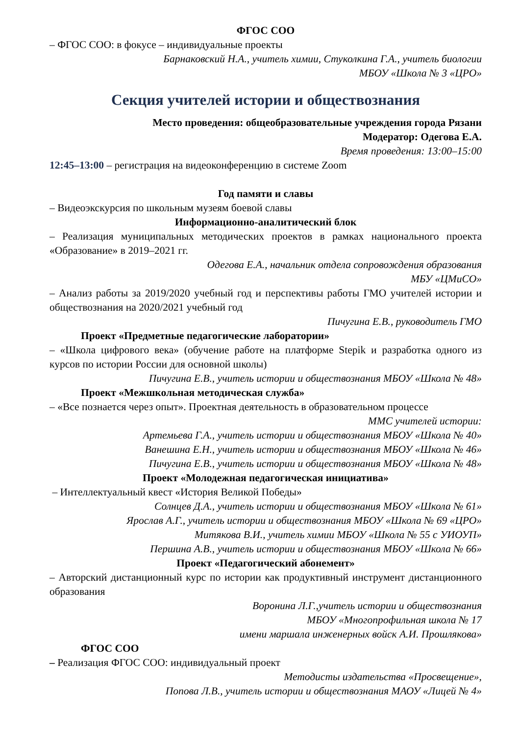ФГОС СОО
– ФГОС СОО: в фокусе – индивидуальные проекты
Барнаковский Н.А., учитель химии, Стуколкина Г.А., учитель биологии
МБОУ «Школа № 3 «ЦРО»
Секция учителей истории и обществознания
Место проведения: общеобразовательные учреждения города Рязани
Модератор: Одегова Е.А.
Время проведения: 13:00–15:00
12:45–13:00 – регистрация на видеоконференцию в системе Zoom
Год памяти и славы
– Видеоэкскурсия по школьным музеям боевой славы
Информационно-аналитический блок
– Реализация муниципальных методических проектов в рамках национального проекта «Образование» в 2019–2021 гг.
Одегова Е.А., начальник отдела сопровождения образования
МБУ «ЦМиСО»
– Анализ работы за 2019/2020 учебный год и перспективы работы ГМО учителей истории и обществознания на 2020/2021 учебный год
Пичугина Е.В., руководитель ГМО
Проект «Предметные педагогические лаборатории»
– «Школа цифрового века» (обучение работе на платформе Stepik и разработка одного из курсов по истории России для основной школы)
Пичугина Е.В., учитель истории и обществознания МБОУ «Школа № 48»
Проект «Межшкольная методическая служба»
– «Все познается через опыт». Проектная деятельность в образовательном процессе
ММС учителей истории:
Артемьева Г.А., учитель истории и обществознания МБОУ «Школа № 40»
Ванешина Е.Н., учитель истории и обществознания МБОУ «Школа № 46»
Пичугина Е.В., учитель истории и обществознания МБОУ «Школа № 48»
Проект «Молодежная педагогическая инициатива»
– Интеллектуальный квест «История Великой Победы»
Солнцев Д.А., учитель истории и обществознания МБОУ «Школа № 61»
Ярослав А.Г., учитель истории и обществознания МБОУ «Школа № 69 «ЦРО»
Митякова В.И., учитель химии МБОУ «Школа № 55 с УИОУП»
Першина А.В., учитель истории и обществознания МБОУ «Школа № 66»
Проект «Педагогический абонемент»
– Авторский дистанционный курс по истории как продуктивный инструмент дистанционного образования
Воронина Л.Г.,учитель истории и обществознания
МБОУ «Многопрофильная школа № 17
имени маршала инженерных войск А.И. Прошлякова»
ФГОС СОО
– Реализация ФГОС СОО: индивидуальный проект
Методисты издательства «Просвещение»,
Попова Л.В., учитель истории и обществознания МАОУ «Лицей № 4»